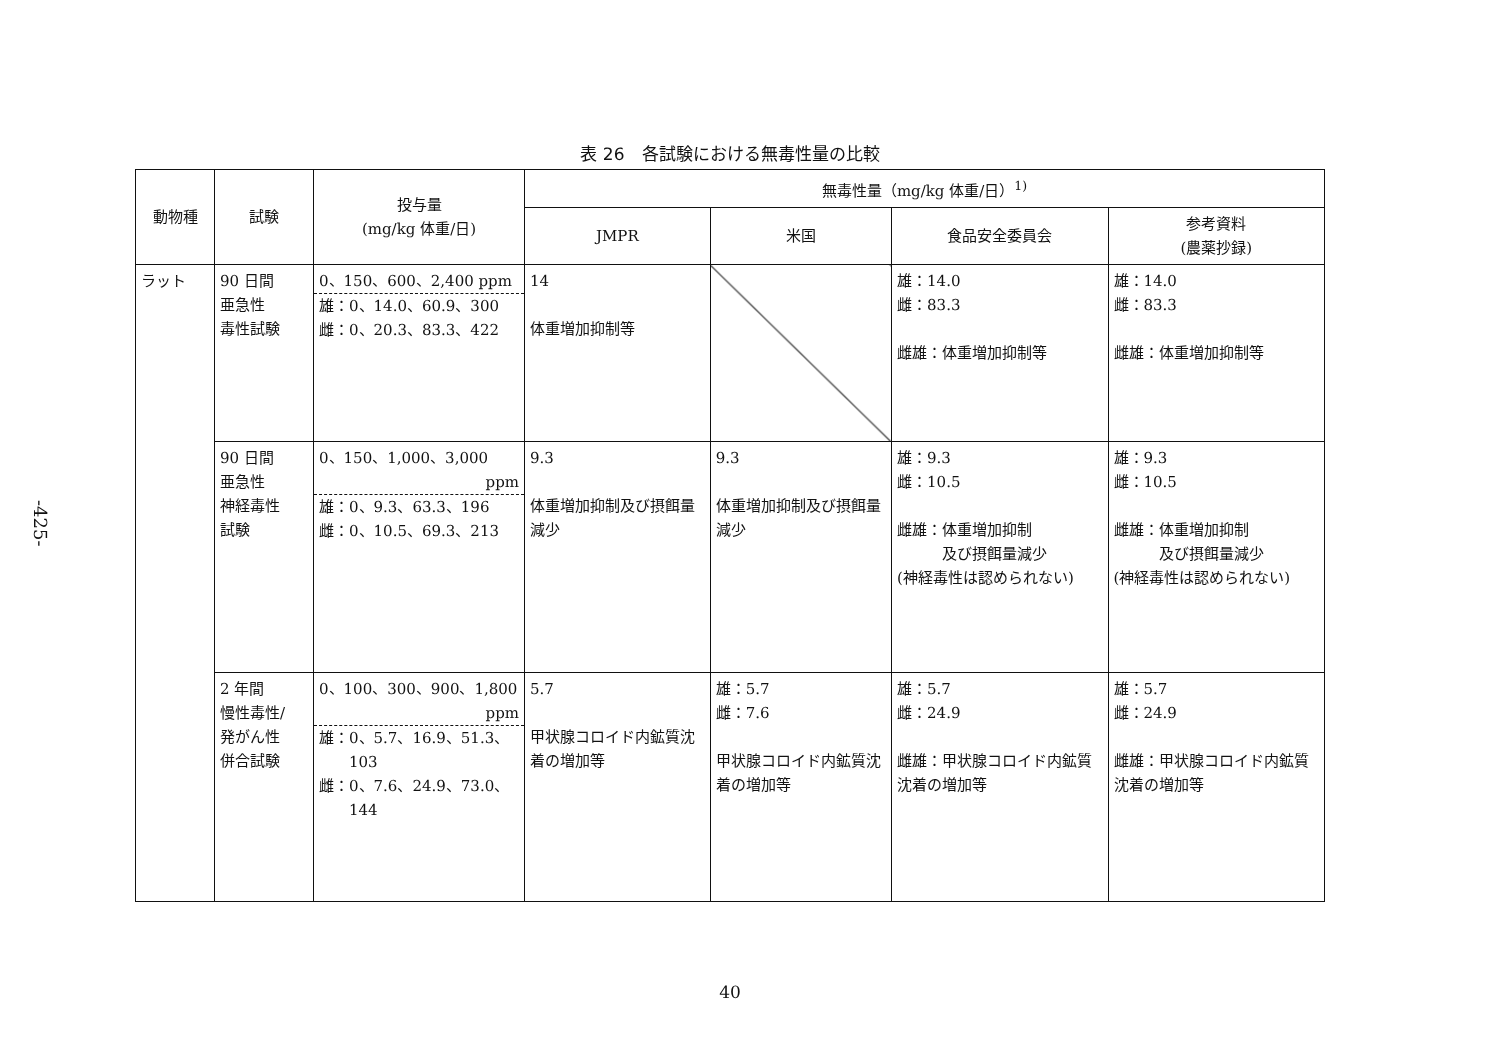-425-
表 26　各試験における無毒性量の比較
| 動物種 | 試験 | 投与量 (mg/kg 体重/日) | 無毒性量（mg/kg 体重/日）<sup>1)</sup> | | | |
| --- | --- | --- | --- | --- | --- | --- |
| | | | JMPR | 米国 | 食品安全委員会 | 参考資料 (農薬抄録) |
| ラット | 90 日間 亜急性 毒性試験 | 0、150、600、2,400 ppm 雄：0、14.0、60.9、300 雌：0、20.3、83.3、422 | 14 体重増加抑制等 | | 雄：14.0 雌：83.3 雌雄：体重増加抑制等 | 雄：14.0 雌：83.3 雌雄：体重増加抑制等 |
| | 90 日間 亜急性 神経毒性 試験 | 0、150、1,000、3,000 ppm 雄：0、9.3、63.3、196 雌：0、10.5、69.3、213 | 9.3 体重増加抑制及び摂餌量減少 | 9.3 体重増加抑制及び摂餌量減少 | 雄：9.3 雌：10.5 雌雄：体重増加抑制 及び摂餌量減少 (神経毒性は認められない) | 雄：9.3 雌：10.5 雌雄：体重増加抑制 及び摂餌量減少 (神経毒性は認められない) |
| | 2 年間 慢性毒性/ 発がん性 併合試験 | 0、100、300、900、1,800 ppm 雄：0、5.7、16.9、51.3、 103 雌：0、7.6、24.9、73.0、 144 | 5.7 甲状腺コロイド内鉱質沈着の増加等 | 雄：5.7 雌：7.6 甲状腺コロイド内鉱質沈着の増加等 | 雄：5.7 雌：24.9 雌雄：甲状腺コロイド内鉱質沈着の増加等 | 雄：5.7 雌：24.9 雌雄：甲状腺コロイド内鉱質沈着の増加等 |
40